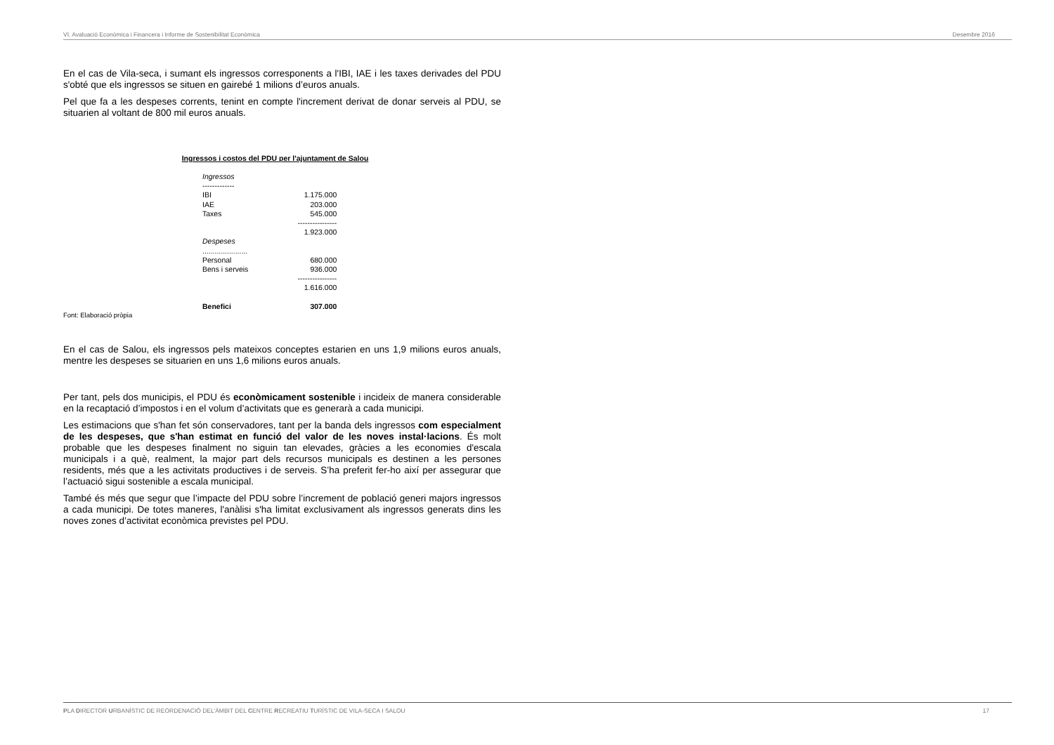VI. Avaluació Econòmica i Financera i Informe de Sostenibilitat Econòmica Desembre 2016
En el cas de Vila-seca, i sumant els ingressos corresponents a l'IBI, IAE i les taxes derivades del PDU s'obté que els ingressos se situen en gairebé 1 milions d’euros anuals.
Pel que fa a les despeses corrents, tenint en compte l'increment derivat de donar serveis al PDU, se situarien al voltant de 800 mil euros anuals.
Ingressos i costos del PDU per l'ajuntament de Salou
| Ingressos | |
| ------------- | |
| IBI | 1.175.000 |
| IAE | 203.000 |
| Taxes | 545.000 |
| | ---------------- |
| | 1.923.000 |
| Despeses | |
| ...................... | |
| Personal | 680.000 |
| Bens i serveis | 936.000 |
| | ---------------- |
| | 1.616.000 |
| Benefici | 307.000 |
Font: Elaboració pròpia
En el cas de Salou, els ingressos pels mateixos conceptes estarien en uns 1,9 milions euros anuals, mentre les despeses se situarien en uns 1,6 milions euros anuals.
Per tant, pels dos municipis, el PDU és econòmicament sostenible i incideix de manera considerable en la recaptació d’impostos i en el volum d’activitats que es generarà a cada municipi.
Les estimacions que s'han fet són conservadores, tant per la banda dels ingressos com especialment de les despeses, que s'han estimat en funció del valor de les noves instal·lacions. És molt probable que les despeses finalment no siguin tan elevades, gràcies a les economies d'escala municipals i a què, realment, la major part dels recursos municipals es destinen a les persones residents, més que a les activitats productives i de serveis. S’ha preferit fer-ho així per assegurar que l’actuació sigui sostenible a escala municipal.
També és més que segur que l’impacte del PDU sobre l’increment de població generi majors ingressos a cada municipi. De totes maneres, l'anàlisi s'ha limitat exclusivament als ingressos generats dins les noves zones d’activitat econòmica previstes pel PDU.
PLA DIRECTOR URBANÍSTIC DE REORDENACIÓ DEL’ÀMBIT DEL CENTRE RECREATIU TURÍSTIC DE VILA-SECA I SALOU 17